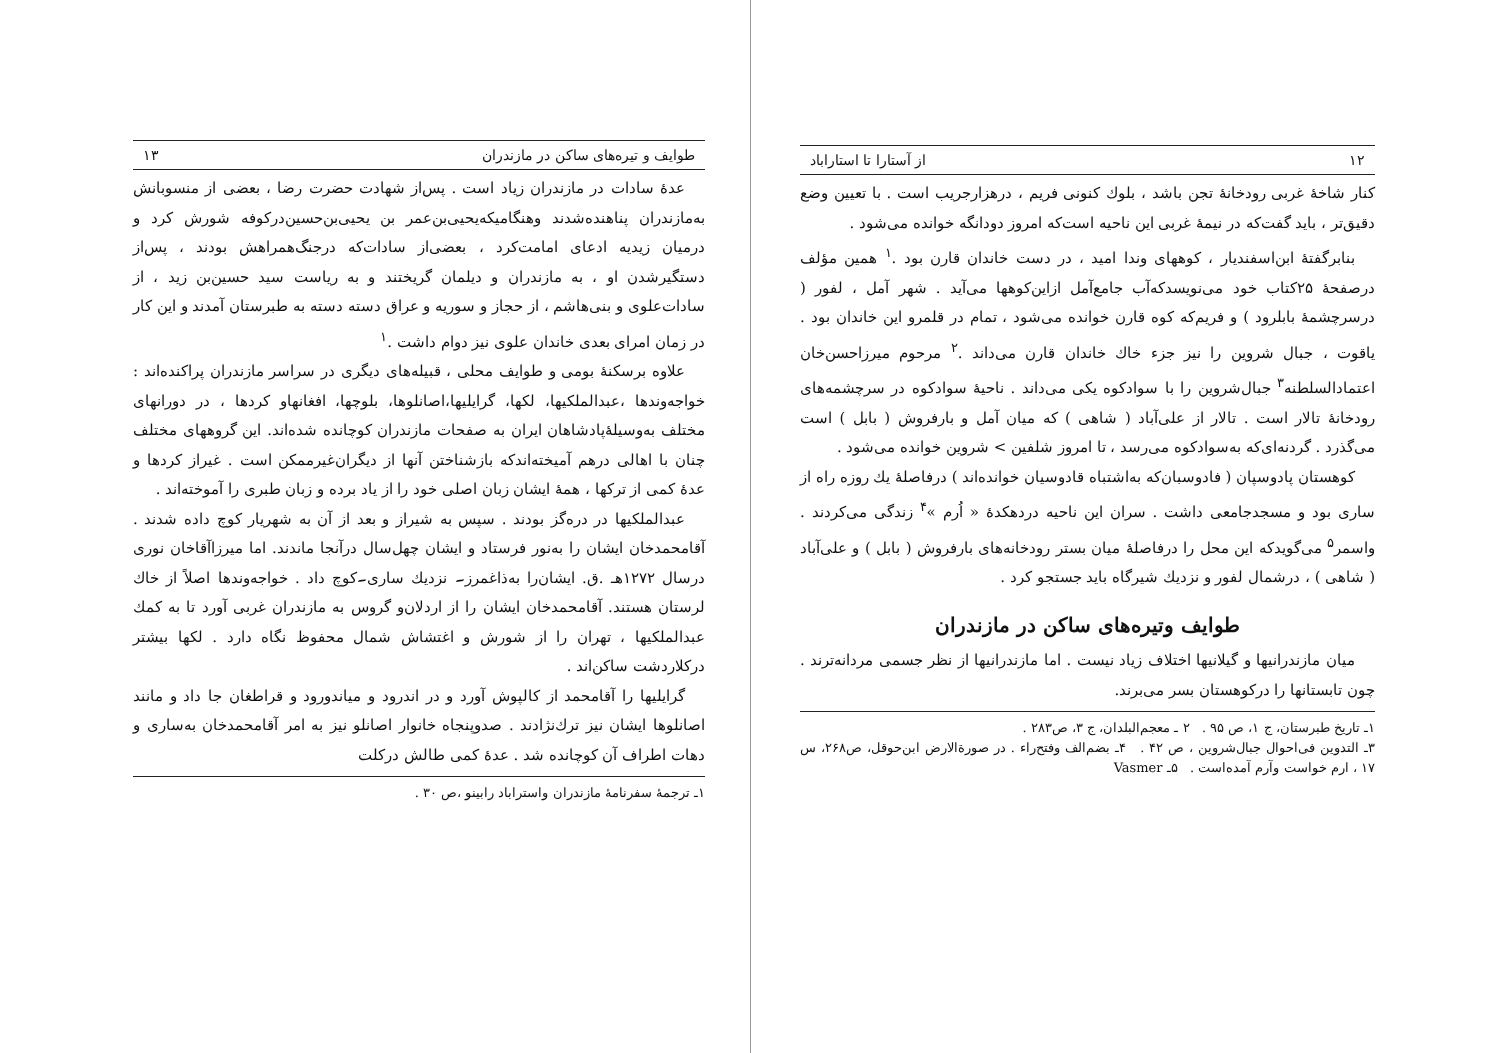طوایف و تیره‌های ساکن در مازندران ۱۳
عدهٔ سادات در مازندران زیاد است . پس‌از شهادت حضرت رضا ، بعضی از منسوبانش به‌مازندران پناهنده‌شدند وهنگامیکه‌یحیی‌بن‌عمر بن یحیی‌بن‌حسین‌درکوفه شورش کرد و درمیان زیدیه ادعای امامت‌کرد ، بعضی‌از سادات‌که درجنگ‌همراهش بودند ، پس‌از دستگیرشدن او ، به مازندران و دیلمان گریختند و به ریاست سید حسین‌بن زید ، از سادات‌علوی و بنی‌هاشم ، از حجاز و سوریه و عراق دسته دسته به طبرستان آمدند و این کار در زمان امرای بعدی خاندان علوی نیز دوام داشت .<sup>۱</sup>
علاوه برسکنهٔ بومی و طوایف محلی ، قبیله‌های دیگری در سراسر مازندران پراکنده‌اند : خواجه‌وندها ،عبدالملکیها، لکها، گرایلیها،اصانلوها، بلوچها، افغانهاو کردها ، در دورانهای مختلف به‌وسیلهٔ‌پادشاهان ایران به صفحات مازندران کوچانده شده‌اند. این گروههای مختلف چنان با اهالی درهم آمیخته‌اندکه بازشناختن آنها از دیگران‌غیرممکن است . غیراز کردها و عدهٔ کمی از ترکها ، همهٔ ایشان زبان اصلی خود را از یاد برده و زبان طبری را آموخته‌اند .
عبدالملکیها در دره‌گز بودند . سپس به شیراز و بعد از آن به شهریار کوچ داده شدند . آقامحمدخان ایشان را به‌نور فرستاد و ایشان چهل‌سال درآنجا ماندند. اما میرزاآقاخان نوری درسال ۱۲۷۲هـ .ق. ایشان‌را به‌ذاغمرز۔ نزدیك ساری۔کوچ داد . خواجه‌وندها اصلاً از خاك لرستان هستند. آقامحمدخان ایشان را از اردلان‌و گروس به مازندران غربی آورد تا به کمك عبدالملکیها ، تهران را از شورش و اغتشاش شمال محفوظ نگاه دارد . لکها بیشتر درکلاردشت ساکن‌اند .
گرایلیها را آقامحمد از کالپوش آورد و در اندرود و میاندورود و قراطغان جا داد و مانند اصانلوها ایشان نیز ترك‌نژادند . صدوپنجاه خانوار اصانلو نیز به امر آقامحمدخان به‌ساری و دهات اطراف آن کوچانده شد . عدهٔ کمی طالش درکلت
۱ـ ترجمهٔ سفرنامهٔ مازندران واستراباد رابینو ،ص ۳۰ .
۱۲ از آستارا تا استاراباد
کنار شاخهٔ غربی رودخانهٔ تجن باشد ، بلوك کنونی فریم ، درهزارجریب است . با تعیین وضع دقیق‌تر ، باید گفت‌که در نیمهٔ غربی این ناحیه است‌که امروز دودانگه خوانده می‌شود .
بنابرگفتهٔ ابن‌اسفندیار ، کوههای وندا امید ، در دست خاندان قارن بود .<sup>۱</sup> همین مؤلف درصفحهٔ ۲۵کتاب خود می‌نویسدکه‌آب جامع‌آمل ازاین‌کوهها می‌آید . شهر آمل ، لفور ( درسرچشمهٔ بابلرود ) و فریم‌که کوه قارن خوانده می‌شود ، تمام در قلمرو این خاندان بود . یاقوت ، جبال شروین را نیز جزء خاك خاندان قارن می‌داند .<sup>۲</sup> مرحوم میرزاحسن‌خان اعتمادالسلطنه<sup>۳</sup> جبال‌شروین را با سوادکوه یکی می‌داند . ناحیهٔ سوادکوه در سرچشمه‌های رودخانهٔ تالار است . تالار از علی‌آباد ( شاهی ) که میان آمل و بارفروش ( بابل ) است می‌گذرد . گردنه‌ای‌که به‌سوادکوه می‌رسد ، تا امروز شلفین > شروین خوانده می‌شود .
کوهستان پادوسپان ( فادوسبان‌که به‌اشتباه قادوسیان خوانده‌اند ) درفاصلهٔ یك روزه راه از ساری بود و مسجدجامعی داشت . سران این ناحیه دردهکدهٔ « اُرم »<sup>۴</sup> زندگی می‌کردند . واسمر<sup>۵</sup> می‌گویدکه این محل را درفاصلهٔ میان بستر رودخانه‌های بارفروش ( بابل ) و علی‌آباد ( شاهی ) ، درشمال لفور و نزدیك شیرگاه باید جستجو کرد .
طوایف وتیره‌های ساکن در مازندران
میان مازندرانیها و گیلانیها اختلاف زیاد نیست . اما مازندرانیها از نظر جسمی مردانه‌ترند . چون تابستانها را درکوهستان بسر می‌برند.
۱ـ تاریخ طبرستان، ج ۱، ص ۹۵ . ۲ ـ معجم‌البلدان، ج ۳، ص۲۸۳ .
۳ـ التدوین فی‌احوال جبال‌شروین ، ص ۴۲ . ۴ـ بضم‌الف وفتح‌راء . در صورة‌الارض ابن‌حوقل، ص۲۶۸، س ۱۷ ، ارم خواست وآرم آمده‌است . ۵ـ Vasmer